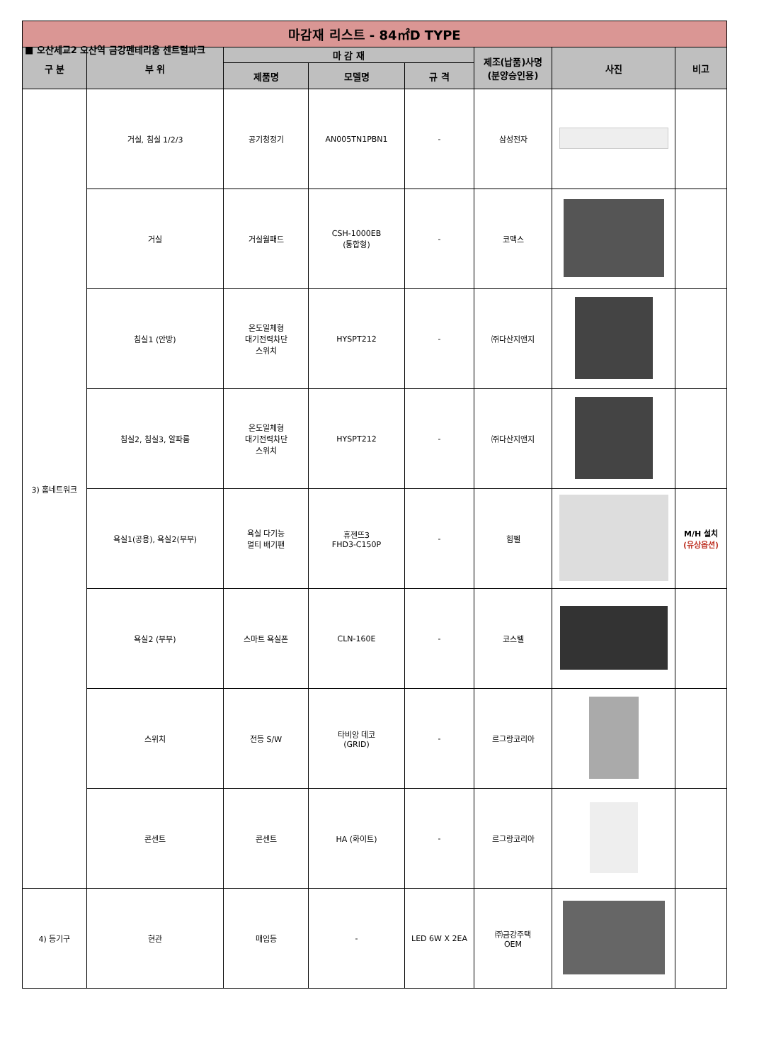■ 오산세교2 오산역 금강펜테리움 센트럴파크
| 마감재 리스트 - 84㎡D TYPE | | | | | | | |
| --- | --- | --- | --- | --- | --- | --- | --- |
| 구 분 | 부 위 | 마 감 재 | | | 제조(납품)사명 (분양승인용) | 사진 | 비고 |
| | | 제품명 | 모델명 | 규 격 | | | |
| 3) 홈네트워크 | 거실, 침실 1/2/3 | 공기청정기 | AN005TN1PBN1 | - | 삼성전자 | | |
| | 거실 | 거실월패드 | CSH-1000EB (통합형) | - | 코맥스 | | |
| | 침실1 (안방) | 온도일체형 대기전력차단 스위치 | HYSPT212 | - | ㈜다산지앤지 | | |
| | 침실2, 침실3, 알파룸 | 온도일체형 대기전력차단 스위치 | HYSPT212 | - | ㈜다산지앤지 | | |
| | 욕실1(공용), 욕실2(부부) | 욕실 다기능 멀티 배기팬 | 휴젠뜨3 FHD3-C150P | - | 힘펠 | | M/H 설치 (유상옵션) |
| | 욕실2 (부부) | 스마트 욕실폰 | CLN-160E | - | 코스텔 | | |
| | 스위치 | 전등 S/W | 타비앙 데코 (GRID) | - | 르그랑코리아 | | |
| | 콘센트 | 콘센트 | HA (화이트) | - | 르그랑코리아 | | |
| 4) 등기구 | 현관 | 매입등 | - | LED 6W X 2EA | ㈜금강주택 OEM | | |